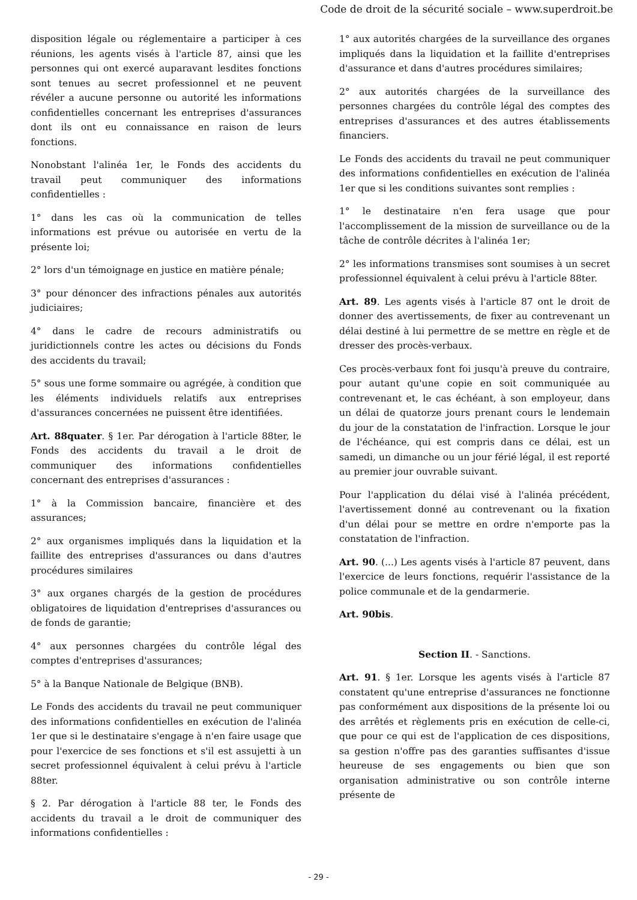Code de droit de la sécurité sociale – www.superdroit.be
disposition légale ou réglementaire a participer à ces réunions, les agents visés à l'article 87, ainsi que les personnes qui ont exercé auparavant lesdites fonctions sont tenues au secret professionnel et ne peuvent révéler a aucune personne ou autorité les informations confidentielles concernant les entreprises d'assurances dont ils ont eu connaissance en raison de leurs fonctions.
Nonobstant l'alinéa 1er, le Fonds des accidents du travail peut communiquer des informations confidentielles :
1° dans les cas où la communication de telles informations est prévue ou autorisée en vertu de la présente loi;
2° lors d'un témoignage en justice en matière pénale;
3° pour dénoncer des infractions pénales aux autorités judiciaires;
4° dans le cadre de recours administratifs ou juridictionnels contre les actes ou décisions du Fonds des accidents du travail;
5° sous une forme sommaire ou agrégée, à condition que les éléments individuels relatifs aux entreprises d'assurances concernées ne puissent être identifiées.
Art. 88quater. § 1er. Par dérogation à l'article 88ter, le Fonds des accidents du travail a le droit de communiquer des informations confidentielles concernant des entreprises d'assurances :
1° à la Commission bancaire, financière et des assurances;
2° aux organismes impliqués dans la liquidation et la faillite des entreprises d'assurances ou dans d'autres procédures similaires
3° aux organes chargés de la gestion de procédures obligatoires de liquidation d'entreprises d'assurances ou de fonds de garantie;
4° aux personnes chargées du contrôle légal des comptes d'entreprises d'assurances;
5° à la Banque Nationale de Belgique (BNB).
Le Fonds des accidents du travail ne peut communiquer des informations confidentielles en exécution de l'alinéa 1er que si le destinataire s'engage à n'en faire usage que pour l'exercice de ses fonctions et s'il est assujetti à un secret professionnel équivalent à celui prévu à l'article 88ter.
§ 2. Par dérogation à l'article 88 ter, le Fonds des accidents du travail a le droit de communiquer des informations confidentielles :
1° aux autorités chargées de la surveillance des organes impliqués dans la liquidation et la faillite d'entreprises d'assurance et dans d'autres procédures similaires;
2° aux autorités chargées de la surveillance des personnes chargées du contrôle légal des comptes des entreprises d'assurances et des autres établissements financiers.
Le Fonds des accidents du travail ne peut communiquer des informations confidentielles en exécution de l'alinéa 1er que si les conditions suivantes sont remplies :
1° le destinataire n'en fera usage que pour l'accomplissement de la mission de surveillance ou de la tâche de contrôle décrites à l'alinéa 1er;
2° les informations transmises sont soumises à un secret professionnel équivalent à celui prévu à l'article 88ter.
Art. 89. Les agents visés à l'article 87 ont le droit de donner des avertissements, de fixer au contrevenant un délai destiné à lui permettre de se mettre en règle et de dresser des procès-verbaux.
Ces procès-verbaux font foi jusqu'à preuve du contraire, pour autant qu'une copie en soit communiquée au contrevenant et, le cas échéant, à son employeur, dans un délai de quatorze jours prenant cours le lendemain du jour de la constatation de l'infraction. Lorsque le jour de l'échéance, qui est compris dans ce délai, est un samedi, un dimanche ou un jour férié légal, il est reporté au premier jour ouvrable suivant.
Pour l'application du délai visé à l'alinéa précédent, l'avertissement donné au contrevenant ou la fixation d'un délai pour se mettre en ordre n'emporte pas la constatation de l'infraction.
Art. 90. (...) Les agents visés à l'article 87 peuvent, dans l'exercice de leurs fonctions, requérir l'assistance de la police communale et de la gendarmerie.
Art. 90bis.
Section II. - Sanctions.
Art. 91. § 1er. Lorsque les agents visés à l'article 87 constatent qu'une entreprise d'assurances ne fonctionne pas conformément aux dispositions de la présente loi ou des arrêtés et règlements pris en exécution de celle-ci, que pour ce qui est de l'application de ces dispositions, sa gestion n'offre pas des garanties suffisantes d'issue heureuse de ses engagements ou bien que son organisation administrative ou son contrôle interne présente de
- 29 -